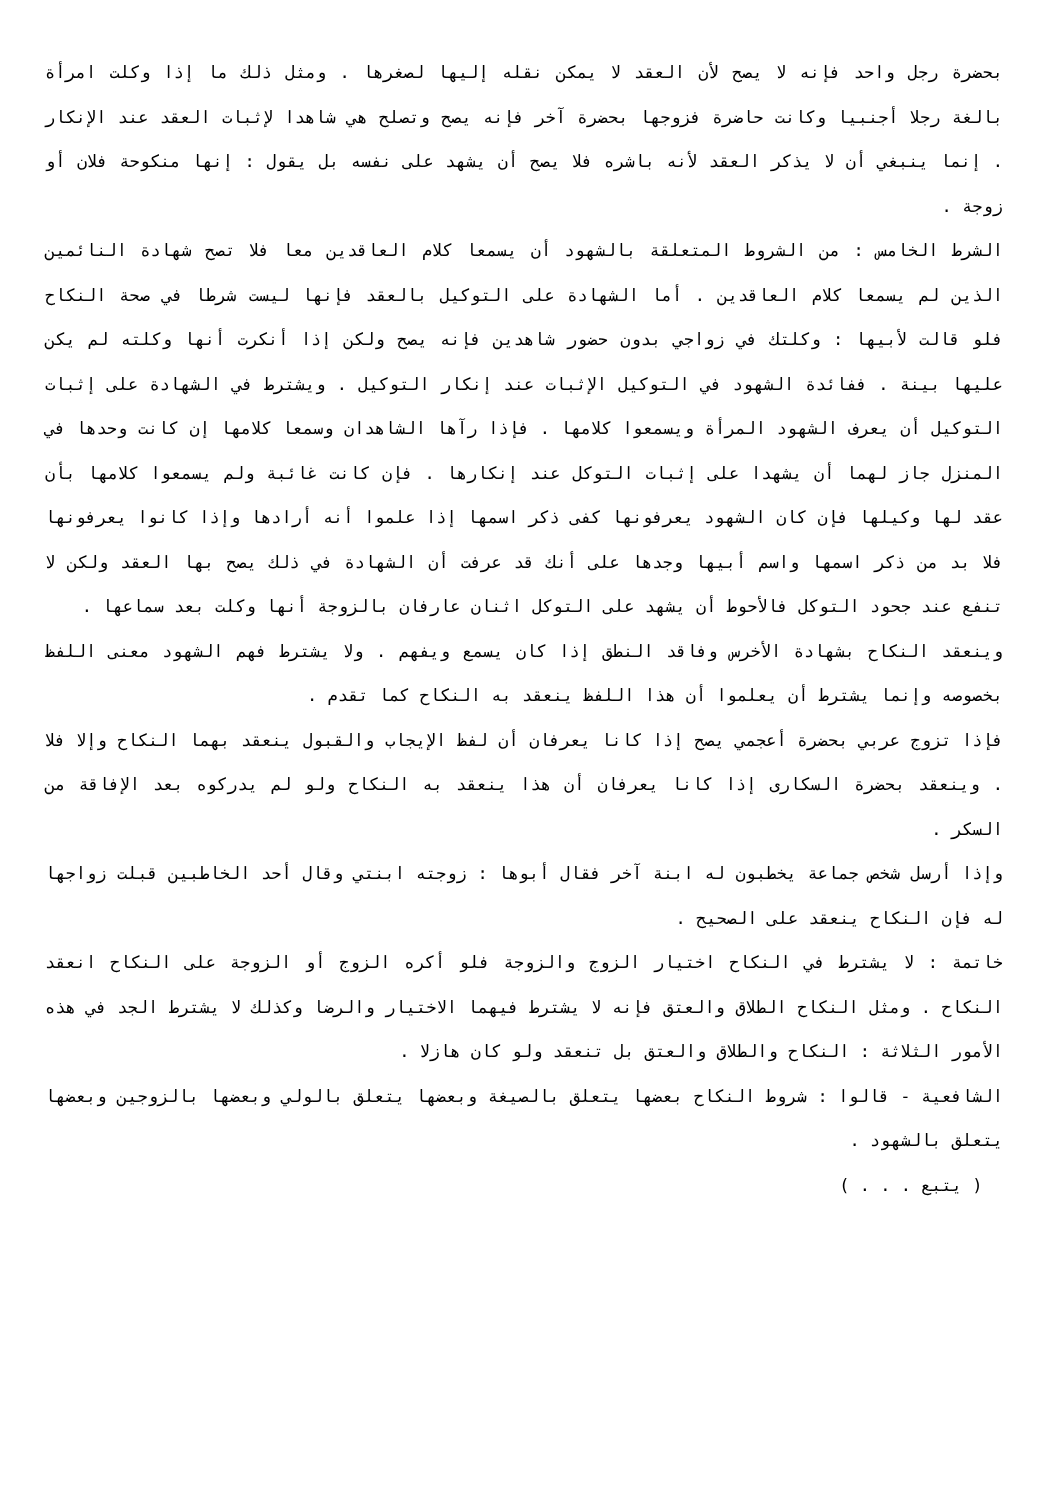بحضرة رجل واحد فإنه لا يصح لأن العقد لا يمكن نقله إليها لصغرها . ومثل ذلك ما إذا وكلت امرأة بالغة رجلا أجنبيا وكانت حاضرة فزوجها بحضرة آخر فإنه يصح وتصلح هي شاهدا لإثبات العقد عند الإنكار . إنما ينبغي أن لا يذكر العقد لأنه باشره فلا يصح أن يشهد على نفسه بل يقول : إنها منكوحة فلان أو زوجة .
الشرط الخامس : من الشروط المتعلقة بالشهود أن يسمعا كلام العاقدين معا فلا تصح شهادة النائمين الذين لم يسمعا كلام العاقدين . أما الشهادة على التوكيل بالعقد فإنها ليست شرطا في صحة النكاح فلو قالت لأبيها : وكلتك في زواجي بدون حضور شاهدين فإنه يصح ولكن إذا أنكرت أنها وكلته لم يكن عليها بينة . ففائدة الشهود في التوكيل الإثبات عند إنكار التوكيل . ويشترط في الشهادة على إثبات التوكيل أن يعرف الشهود المرأة ويسمعوا كلامها . فإذا رآها الشاهدان وسمعا كلامها إن كانت وحدها في المنزل جاز لهما أن يشهدا على إثبات التوكل عند إنكارها . فإن كانت غائبة ولم يسمعوا كلامها بأن عقد لها وكيلها فإن كان الشهود يعرفونها كفى ذكر اسمها إذا علموا أنه أرادها وإذا كانوا يعرفونها فلا بد من ذكر اسمها واسم أبيها وجدها على أنك قد عرفت أن الشهادة في ذلك يصح بها العقد ولكن لا تنفع عند جحود التوكل فالأحوط أن يشهد على التوكل اثنان عارفان بالزوجة أنها وكلت بعد سماعها .
وينعقد النكاح بشهادة الأخرس وفاقد النطق إذا كان يسمع ويفهم . ولا يشترط فهم الشهود معنى اللفظ بخصوصه وإنما يشترط أن يعلموا أن هذا اللفظ ينعقد به النكاح كما تقدم .
فإذا تزوج عربي بحضرة أعجمي يصح إذا كانا يعرفان أن لفظ الإيجاب والقبول ينعقد بهما النكاح وإلا فلا . وينعقد بحضرة السكارى إذا كانا يعرفان أن هذا ينعقد به النكاح ولو لم يدركوه بعد الإفاقة من السكر .
وإذا أرسل شخص جماعة يخطبون له ابنة آخر فقال أبوها : زوجته ابنتي وقال أحد الخاطبين قبلت زواجها له فإن النكاح ينعقد على الصحيح .
خاتمة : لا يشترط في النكاح اختيار الزوج والزوجة فلو أكره الزوج أو الزوجة على النكاح انعقد النكاح . ومثل النكاح الطلاق والعتق فإنه لا يشترط فيهما الاختيار والرضا وكذلك لا يشترط الجد في هذه الأمور الثلاثة : النكاح والطلاق والعتق بل تنعقد ولو كان هازلا .
الشافعية - قالوا : شروط النكاح بعضها يتعلق بالصيغة وبعضها يتعلق بالولي وبعضها بالزوجين وبعضها يتعلق بالشهود .
( يتبع . . . )